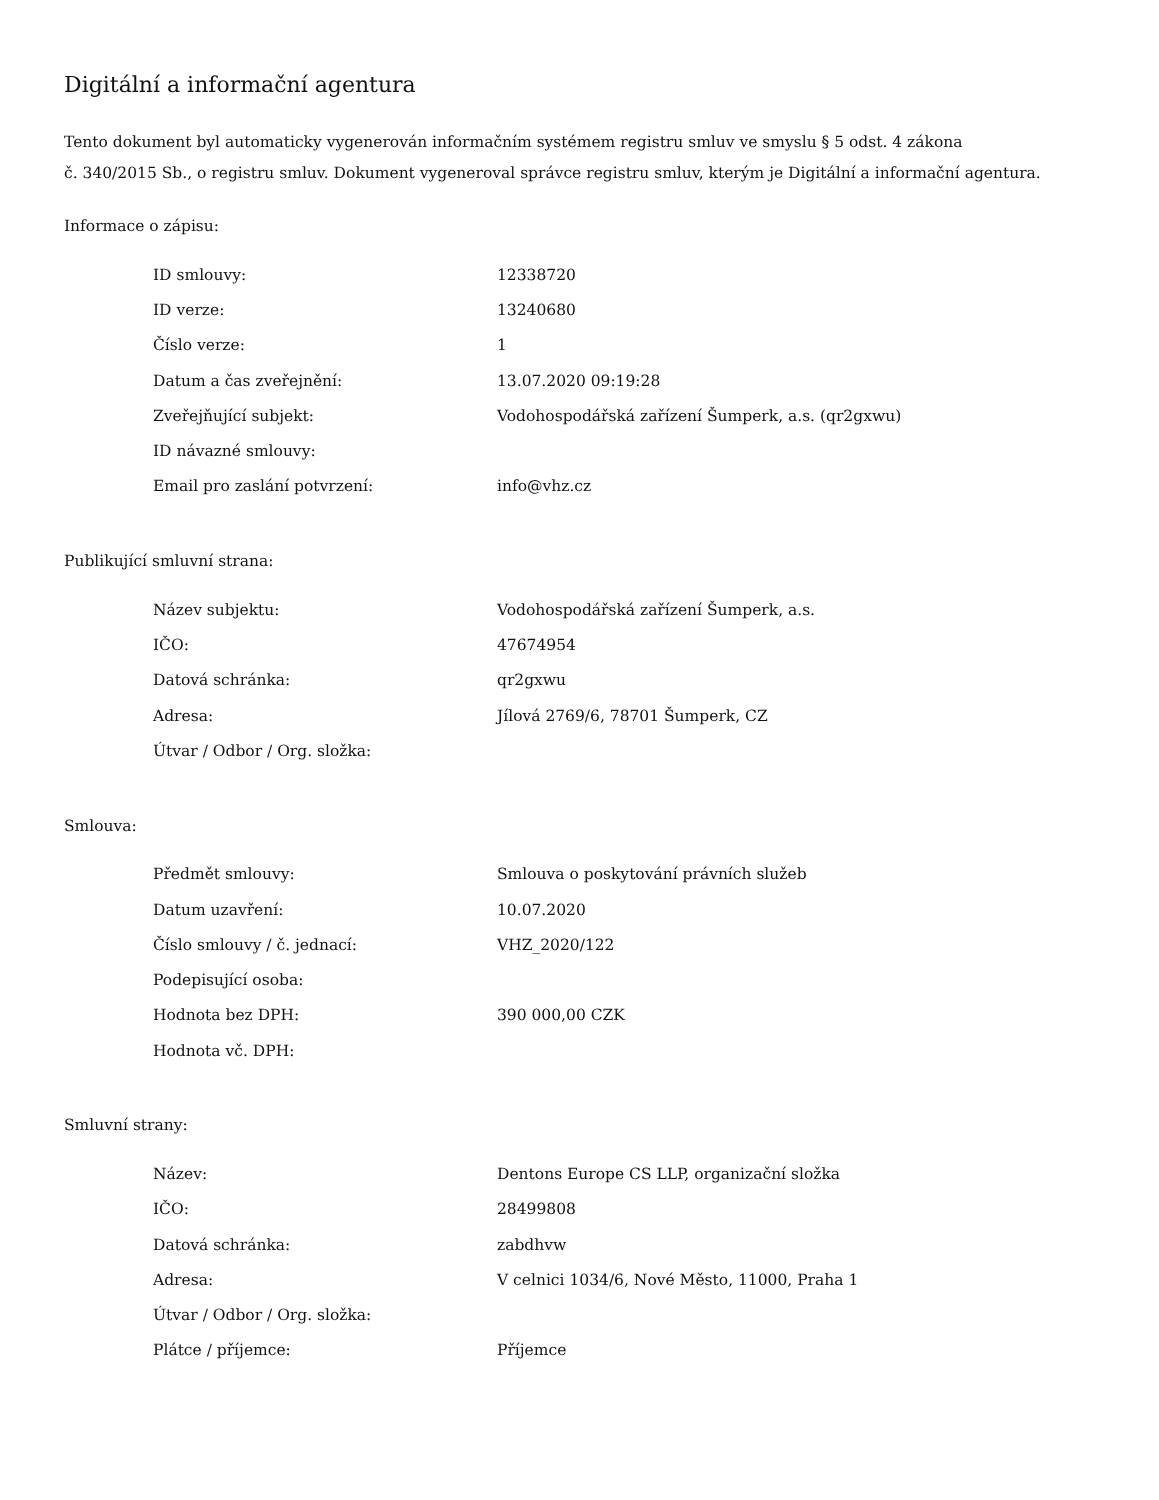Digitální a informační agentura
Tento dokument byl automaticky vygenerován informačním systémem registru smluv ve smyslu § 5 odst. 4 zákona
č. 340/2015 Sb., o registru smluv. Dokument vygeneroval správce registru smluv, kterým je Digitální a informační agentura.
Informace o zápisu:
| ID smlouvy: | 12338720 |
| ID verze: | 13240680 |
| Číslo verze: | 1 |
| Datum a čas zveřejnění: | 13.07.2020 09:19:28 |
| Zveřejňující subjekt: | Vodohospodářská zařízení Šumperk, a.s. (qr2gxwu) |
| ID návazné smlouvy: | |
| Email pro zaslání potvrzení: | info@vhz.cz |
Publikující smluvní strana:
| Název subjektu: | Vodohospodářská zařízení Šumperk, a.s. |
| IČO: | 47674954 |
| Datová schránka: | qr2gxwu |
| Adresa: | Jílová 2769/6, 78701 Šumperk, CZ |
| Útvar / Odbor / Org. složka: | |
Smlouva:
| Předmět smlouvy: | Smlouva o poskytování právních služeb |
| Datum uzavření: | 10.07.2020 |
| Číslo smlouvy / č. jednací: | VHZ_2020/122 |
| Podepisující osoba: | |
| Hodnota bez DPH: | 390 000,00 CZK |
| Hodnota vč. DPH: | |
Smluvní strany:
| Název: | Dentons Europe CS LLP, organizační složka |
| IČO: | 28499808 |
| Datová schránka: | zabdhvw |
| Adresa: | V celnici 1034/6, Nové Město, 11000, Praha 1 |
| Útvar / Odbor / Org. složka: | |
| Plátce / příjemce: | Příjemce |